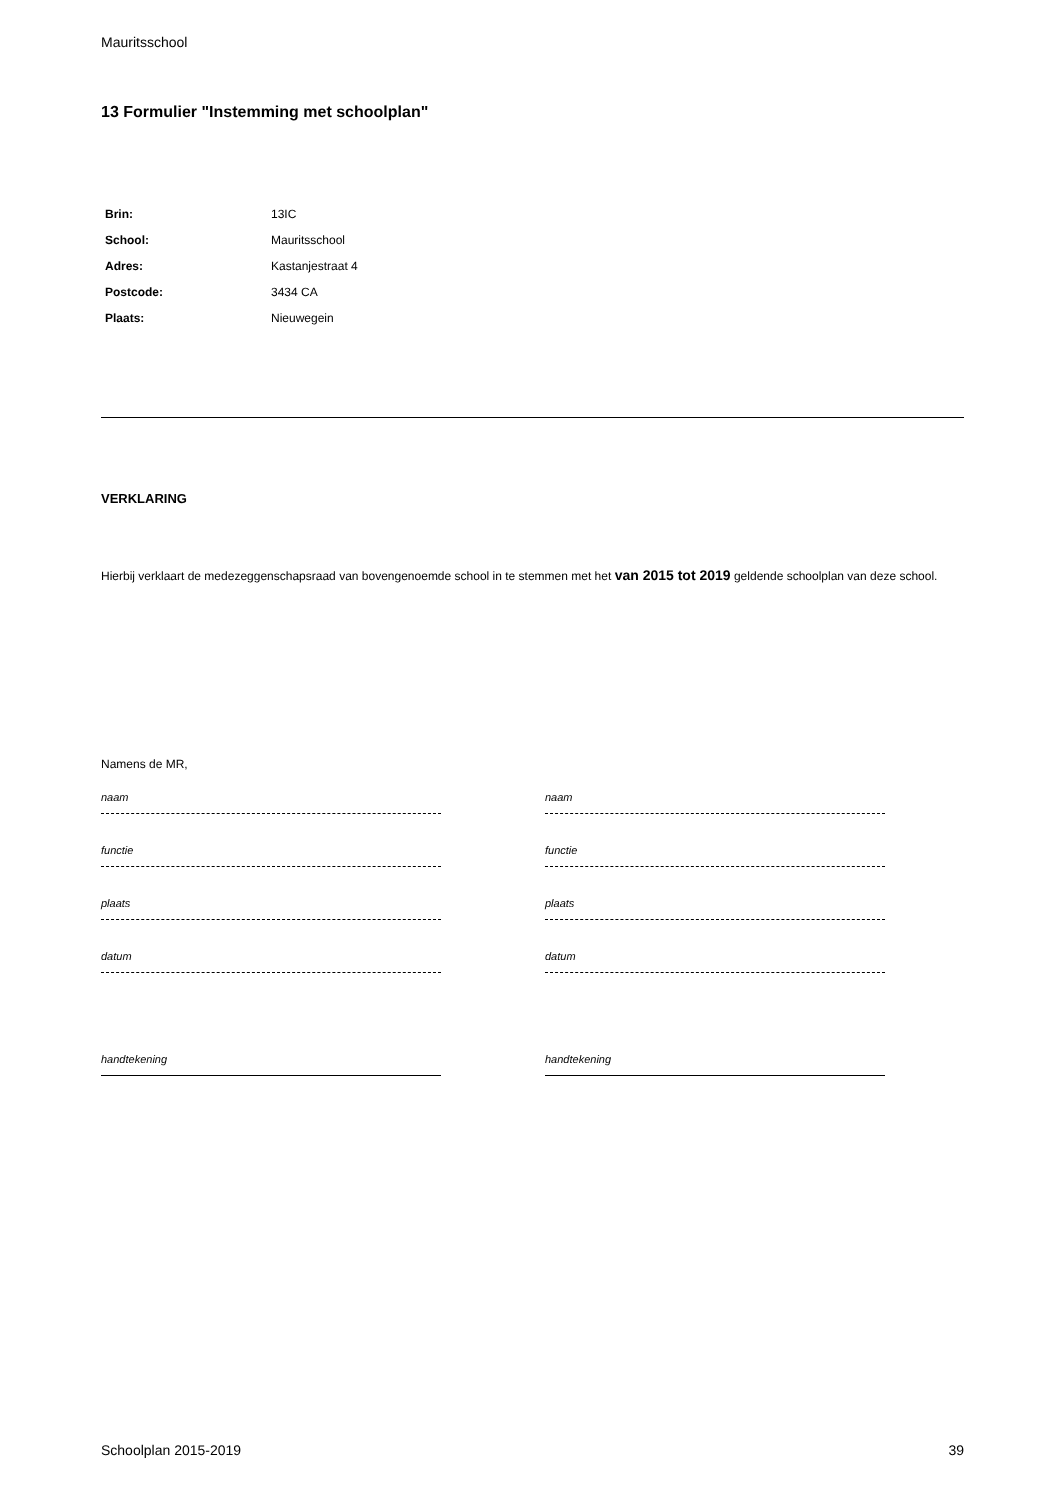Mauritsschool
13 Formulier "Instemming met schoolplan"
| Brin: | 13IC |
| School: | Mauritsschool |
| Adres: | Kastanjestraat 4 |
| Postcode: | 3434 CA |
| Plaats: | Nieuwegein |
VERKLARING
Hierbij verklaart de medezeggenschapsraad van bovengenoemde school in te stemmen met het van 2015 tot 2019 geldende schoolplan van deze school.
Namens de MR,
naam
functie
plaats
datum
handtekening
naam
functie
plaats
datum
handtekening
Schoolplan 2015-2019 39